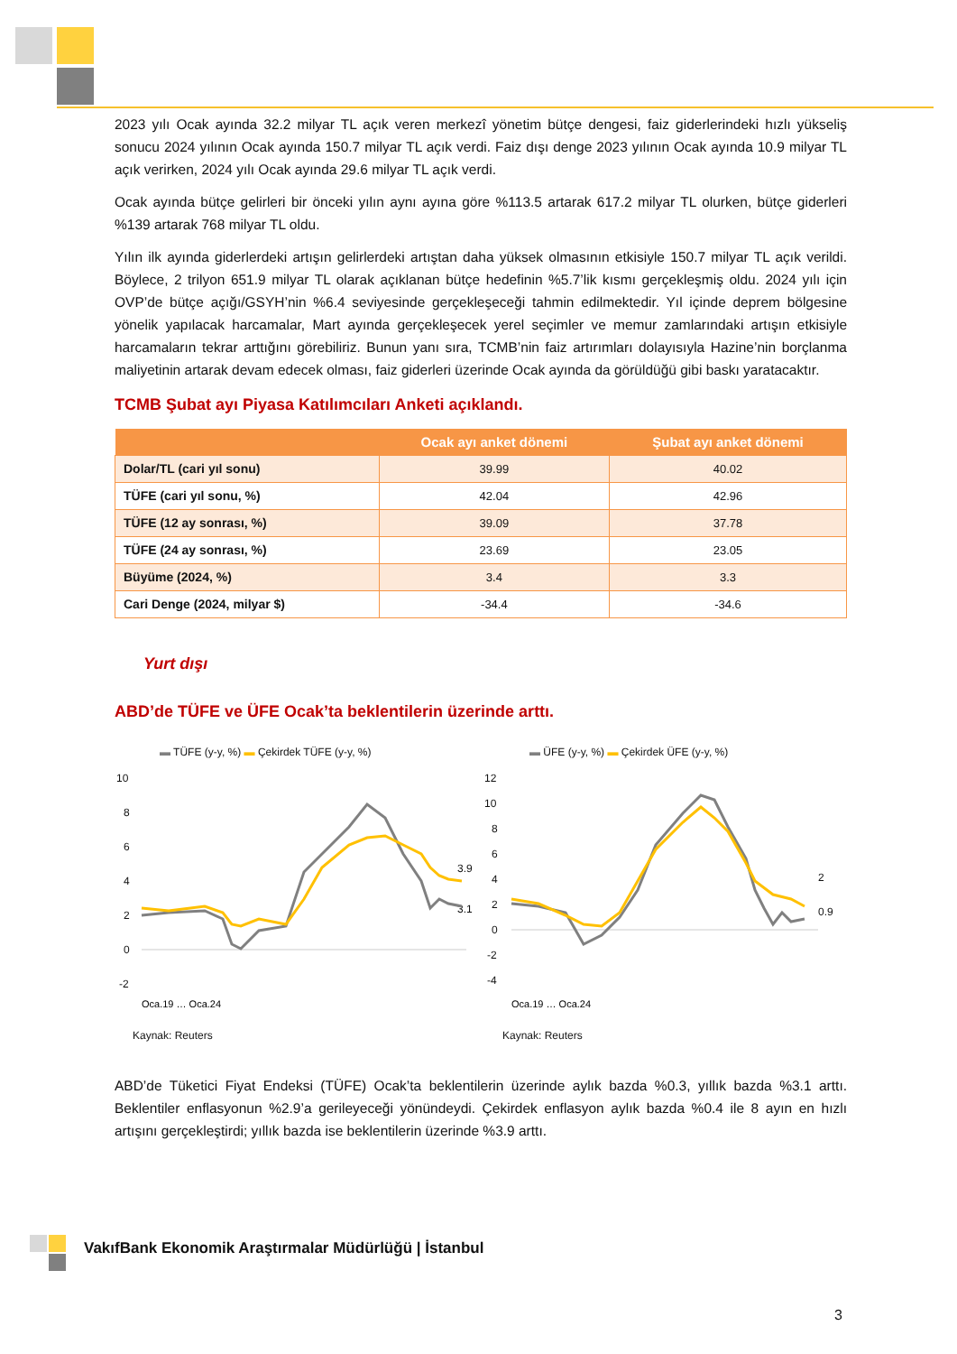2023 yılı Ocak ayında 32.2 milyar TL açık veren merkezî yönetim bütçe dengesi, faiz giderlerindeki hızlı yükseliş sonucu 2024 yılının Ocak ayında 150.7 milyar TL açık verdi. Faiz dışı denge 2023 yılının Ocak ayında 10.9 milyar TL açık verirken, 2024 yılı Ocak ayında 29.6 milyar TL açık verdi.
Ocak ayında bütçe gelirleri bir önceki yılın aynı ayına göre %113.5 artarak 617.2 milyar TL olurken, bütçe giderleri %139 artarak 768 milyar TL oldu.
Yılın ilk ayında giderlerdeki artışın gelirlerdeki artıştan daha yüksek olmasının etkisiyle 150.7 milyar TL açık verildi. Böylece, 2 trilyon 651.9 milyar TL olarak açıklanan bütçe hedefinin %5.7’lik kısmı gerçekleşmiş oldu. 2024 yılı için OVP’de bütçe açığı/GSYH’nin %6.4 seviyesinde gerçekleşeceği tahmin edilmektedir. Yıl içinde deprem bölgesine yönelik yapılacak harcamalar, Mart ayında gerçekleşecek yerel seçimler ve memur zamlarındaki artışın etkisiyle harcamaların tekrar arttığını görebiliriz. Bunun yanı sıra, TCMB’nin faiz artırımları dolayısıyla Hazine’nin borçlanma maliyetinin artarak devam edecek olması, faiz giderleri üzerinde Ocak ayında da görüldüğü gibi baskı yaratacaktır.
TCMB Şubat ayı Piyasa Katılımcıları Anketi açıklandı.
| | Ocak ayı anket dönemi | Şubat ayı anket dönemi |
| --- | --- | --- |
| Dolar/TL (cari yıl sonu) | 39.99 | 40.02 |
| TÜFE (cari yıl sonu, %) | 42.04 | 42.96 |
| TÜFE (12 ay sonrası, %) | 39.09 | 37.78 |
| TÜFE (24 ay sonrası, %) | 23.69 | 23.05 |
| Büyüme (2024, %) | 3.4 | 3.3 |
| Cari Denge (2024, milyar $) | -34.4 | -34.6 |
Yurt dışı
ABD’de TÜFE ve ÜFE Ocak’ta beklentilerin üzerinde arttı.
▬ TÜFE (y-y, %) ▬ Çekirdek TÜFE (y-y, %)
10
8
6
4
2
0
-2
3.9
3.1
Oca.19 … Oca.24
Kaynak: Reuters
▬ ÜFE (y-y, %) ▬ Çekirdek ÜFE (y-y, %)
12
10
8
6
4
2
0
-2
-4
2
0.9
Oca.19 … Oca.24
Kaynak: Reuters
ABD’de Tüketici Fiyat Endeksi (TÜFE) Ocak’ta beklentilerin üzerinde aylık bazda %0.3, yıllık bazda %3.1 arttı. Beklentiler enflasyonun %2.9’a gerileyeceği yönündeydi. Çekirdek enflasyon aylık bazda %0.4 ile 8 ayın en hızlı artışını gerçekleştirdi; yıllık bazda ise beklentilerin üzerinde %3.9 arttı.
VakıfBank Ekonomik Araştırmalar Müdürlüğü | İstanbul
3